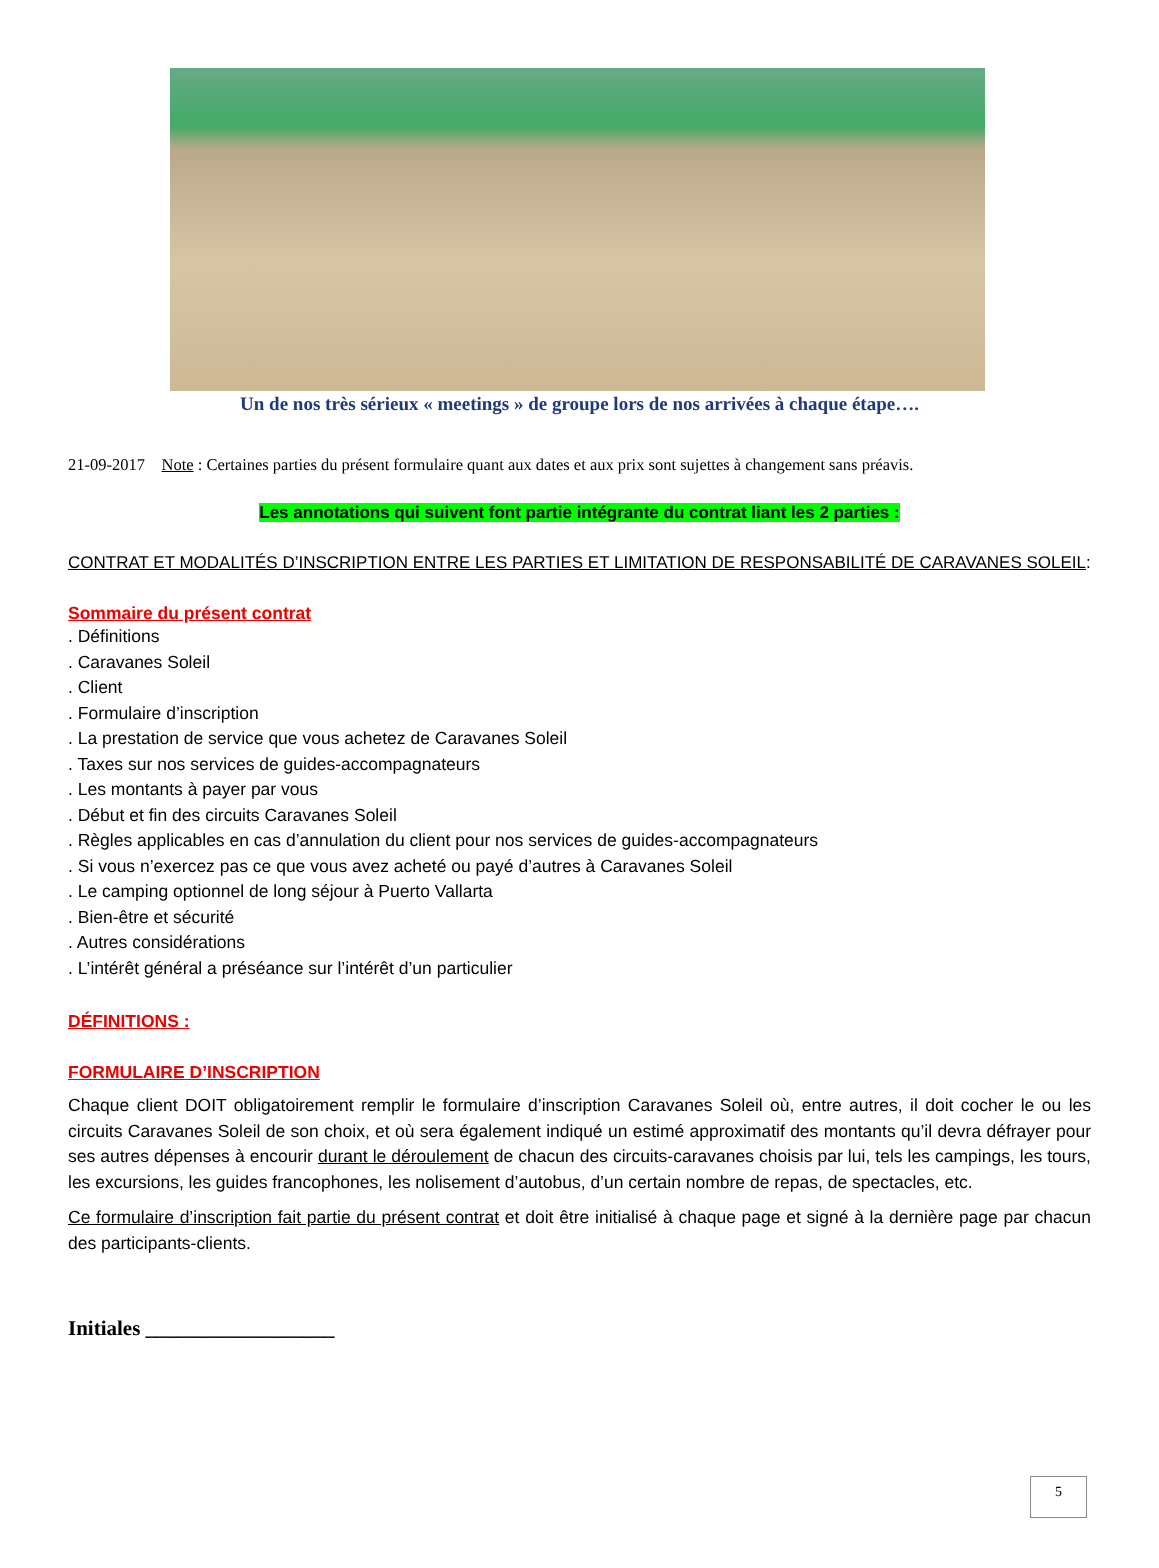Un de nos très sérieux « meetings » de groupe lors de nos arrivées à chaque étape….
21-09-2017 Note : Certaines parties du présent formulaire quant aux dates et aux prix sont sujettes à changement sans préavis.
Les annotations qui suivent font partie intégrante du contrat liant les 2 parties :
CONTRAT ET MODALITÉS D’INSCRIPTION ENTRE LES PARTIES ET LIMITATION DE RESPONSABILITÉ DE CARAVANES SOLEIL:
Sommaire du présent contrat
. Définitions
. Caravanes Soleil
. Client
. Formulaire d’inscription
. La prestation de service que vous achetez de Caravanes Soleil
. Taxes sur nos services de guides-accompagnateurs
. Les montants à payer par vous
. Début et fin des circuits Caravanes Soleil
. Règles applicables en cas d’annulation du client pour nos services de guides-accompagnateurs
. Si vous n’exercez pas ce que vous avez acheté ou payé d’autres à Caravanes Soleil
. Le camping optionnel de long séjour à Puerto Vallarta
. Bien-être et sécurité
. Autres considérations
. L’intérêt général a préséance sur l’intérêt d’un particulier
DÉFINITIONS :
FORMULAIRE D’INSCRIPTION
Chaque client DOIT obligatoirement remplir le formulaire d’inscription Caravanes Soleil où, entre autres, il doit cocher le ou les circuits Caravanes Soleil de son choix, et où sera également indiqué un estimé approximatif des montants qu’il devra défrayer pour ses autres dépenses à encourir durant le déroulement de chacun des circuits-caravanes choisis par lui, tels les campings, les tours, les excursions, les guides francophones, les nolisement d’autobus, d’un certain nombre de repas, de spectacles, etc.
Ce formulaire d’inscription fait partie du présent contrat et doit être initialisé à chaque page et signé à la dernière page par chacun des participants-clients.
Initiales __________________
5